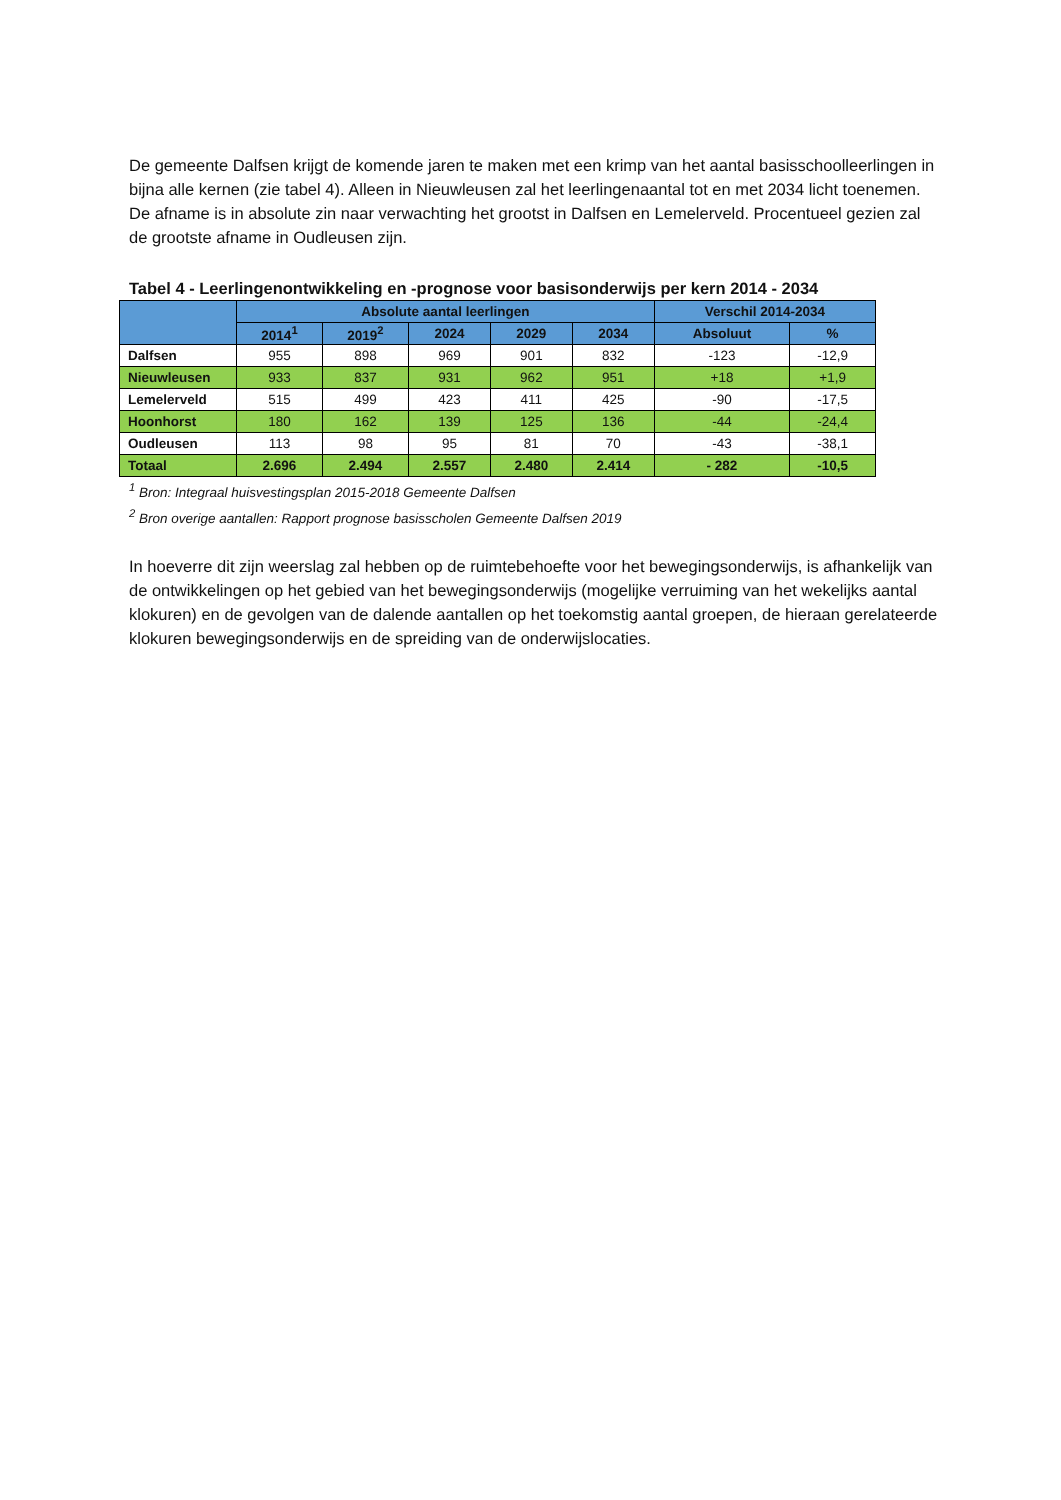De gemeente Dalfsen krijgt de komende jaren te maken met een krimp van het aantal basisschoolleerlingen in bijna alle kernen (zie tabel 4). Alleen in Nieuwleusen zal het leerlingenaantal tot en met 2034 licht toenemen. De afname is in absolute zin naar verwachting het grootst in Dalfsen en Lemelerveld. Procentueel gezien zal de grootste afname in Oudleusen zijn.
Tabel 4 - Leerlingenontwikkeling en -prognose voor basisonderwijs per kern 2014 - 2034
| | Absolute aantal leerlingen | | | | | Verschil 2014-2034 | |
| --- | --- | --- | --- | --- | --- | --- | --- |
| | 2014<sup>1</sup> | 2019<sup>2</sup> | 2024 | 2029 | 2034 | Absoluut | % |
| Dalfsen | 955 | 898 | 969 | 901 | 832 | -123 | -12,9 |
| Nieuwleusen | 933 | 837 | 931 | 962 | 951 | +18 | +1,9 |
| Lemelerveld | 515 | 499 | 423 | 411 | 425 | -90 | -17,5 |
| Hoonhorst | 180 | 162 | 139 | 125 | 136 | -44 | -24,4 |
| Oudleusen | 113 | 98 | 95 | 81 | 70 | -43 | -38,1 |
| Totaal | 2.696 | 2.494 | 2.557 | 2.480 | 2.414 | - 282 | -10,5 |
<sup>1</sup> Bron: Integraal huisvestingsplan 2015-2018 Gemeente Dalfsen
<sup>2</sup> Bron overige aantallen: Rapport prognose basisscholen Gemeente Dalfsen 2019
In hoeverre dit zijn weerslag zal hebben op de ruimtebehoefte voor het bewegingsonderwijs, is afhankelijk van de ontwikkelingen op het gebied van het bewegingsonderwijs (mogelijke verruiming van het wekelijks aantal klokuren) en de gevolgen van de dalende aantallen op het toekomstig aantal groepen, de hieraan gerelateerde klokuren bewegingsonderwijs en de spreiding van de onderwijslocaties.